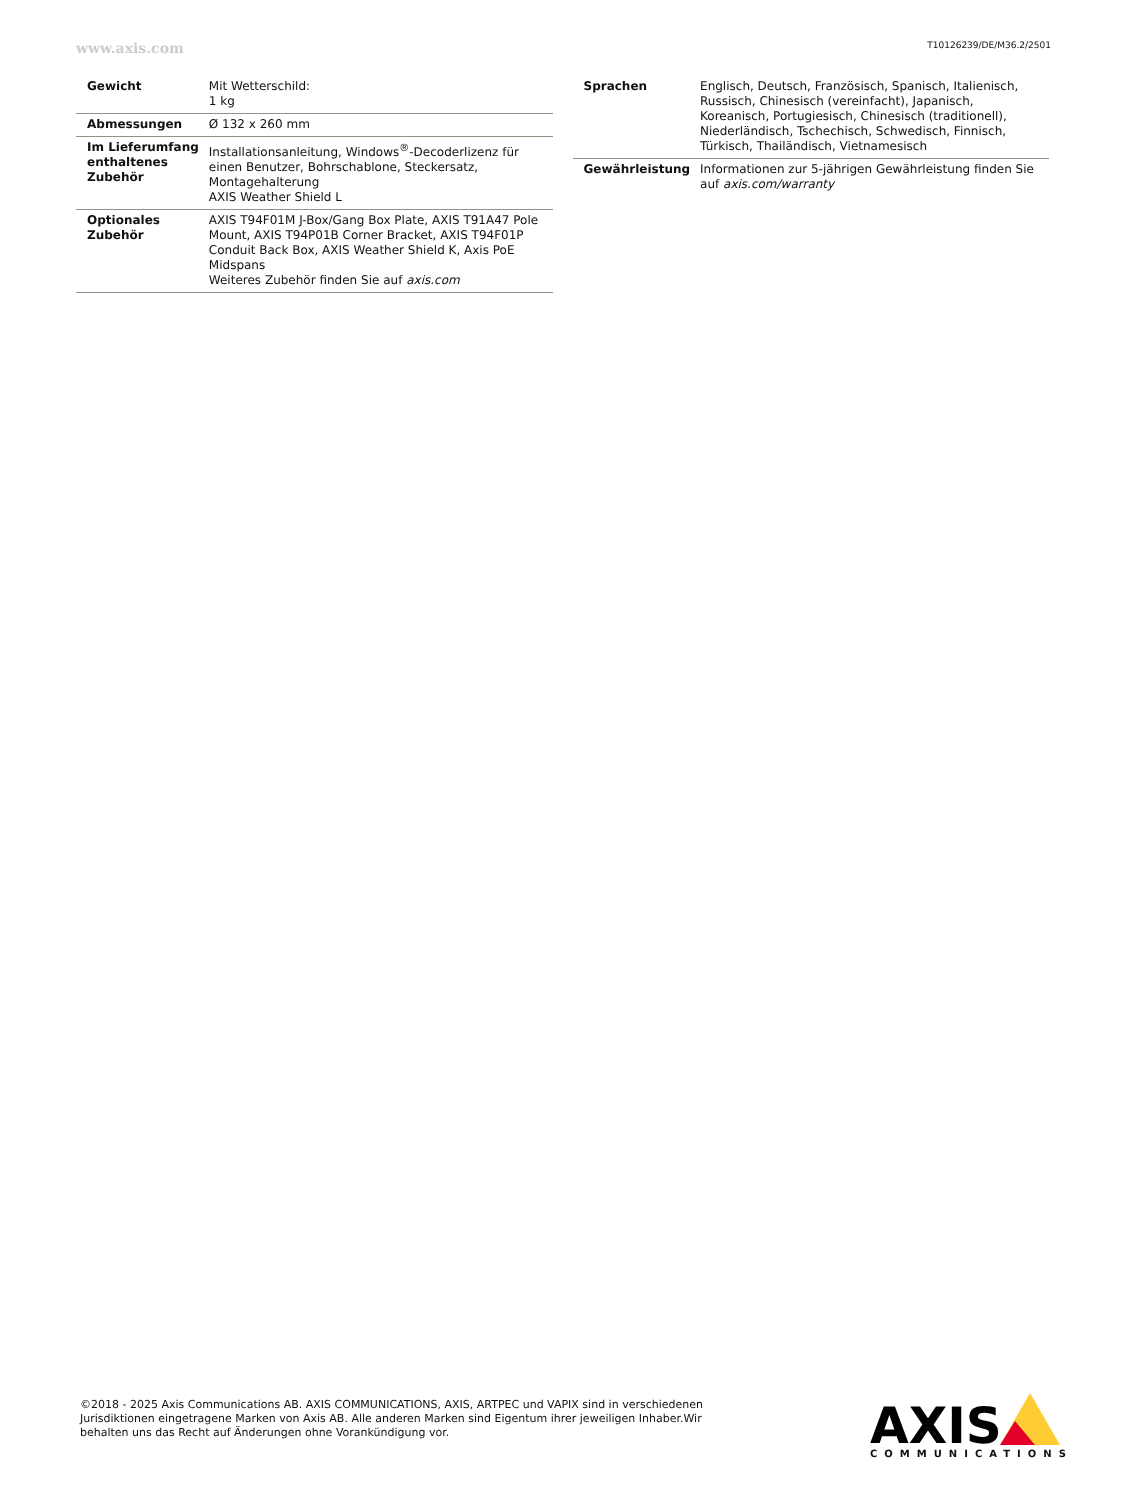www.axis.com T10126239/DE/M36.2/2501
| Gewicht | Mit Wetterschild: 1 kg |
| Abmessungen | Ø 132 x 260 mm |
| Im Lieferumfang enthaltenes Zubehör | Installationsanleitung, Windows<sup>®</sup>-Decoderlizenz für einen Benutzer, Bohrschablone, Steckersatz, Montagehalterung AXIS Weather Shield L |
| Optionales Zubehör | AXIS T94F01M J-Box/Gang Box Plate, AXIS T91A47 Pole Mount, AXIS T94P01B Corner Bracket, AXIS T94F01P Conduit Back Box, AXIS Weather Shield K, Axis PoE Midspans Weiteres Zubehör finden Sie auf axis.com |
| Sprachen | Englisch, Deutsch, Französisch, Spanisch, Italienisch, Russisch, Chinesisch (vereinfacht), Japanisch, Koreanisch, Portugiesisch, Chinesisch (traditionell), Niederländisch, Tschechisch, Schwedisch, Finnisch, Türkisch, Thailändisch, Vietnamesisch |
| Gewährleistung | Informationen zur 5-jährigen Gewährleistung finden Sie auf axis.com/warranty |
©2018 - 2025 Axis Communications AB. AXIS COMMUNICATIONS, AXIS, ARTPEC und VAPIX sind in verschiedenen Jurisdiktionen eingetragene Marken von Axis AB. Alle anderen Marken sind Eigentum ihrer jeweiligen Inhaber.Wir behalten uns das Recht auf Änderungen ohne Vorankündigung vor.
AXIS
COMMUNICATIONS